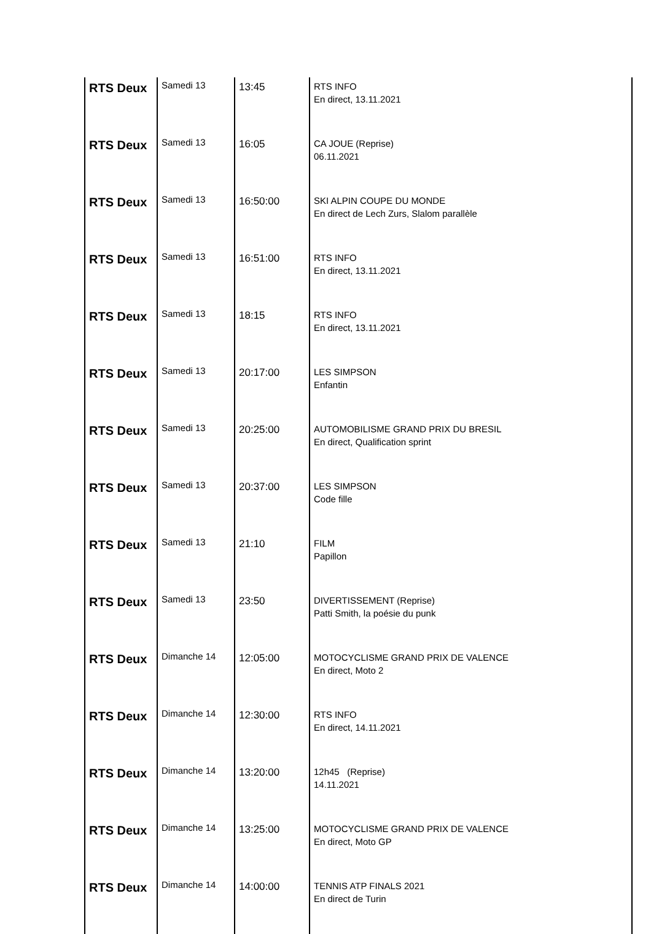| RTS Deux | Samedi 13 | 13:45 | RTS INFO En direct, 13.11.2021 |
| RTS Deux | Samedi 13 | 16:05 | CA JOUE (Reprise) 06.11.2021 |
| RTS Deux | Samedi 13 | 16:50:00 | SKI ALPIN COUPE DU MONDE En direct de Lech Zurs, Slalom parallèle |
| RTS Deux | Samedi 13 | 16:51:00 | RTS INFO En direct, 13.11.2021 |
| RTS Deux | Samedi 13 | 18:15 | RTS INFO En direct, 13.11.2021 |
| RTS Deux | Samedi 13 | 20:17:00 | LES SIMPSON Enfantin |
| RTS Deux | Samedi 13 | 20:25:00 | AUTOMOBILISME GRAND PRIX DU BRESIL En direct, Qualification sprint |
| RTS Deux | Samedi 13 | 20:37:00 | LES SIMPSON Code fille |
| RTS Deux | Samedi 13 | 21:10 | FILM Papillon |
| RTS Deux | Samedi 13 | 23:50 | DIVERTISSEMENT (Reprise) Patti Smith, la poésie du punk |
| RTS Deux | Dimanche 14 | 12:05:00 | MOTOCYCLISME GRAND PRIX DE VALENCE En direct, Moto 2 |
| RTS Deux | Dimanche 14 | 12:30:00 | RTS INFO En direct, 14.11.2021 |
| RTS Deux | Dimanche 14 | 13:20:00 | 12h45 (Reprise) 14.11.2021 |
| RTS Deux | Dimanche 14 | 13:25:00 | MOTOCYCLISME GRAND PRIX DE VALENCE En direct, Moto GP |
| RTS Deux | Dimanche 14 | 14:00:00 | TENNIS ATP FINALS 2021 En direct de Turin |